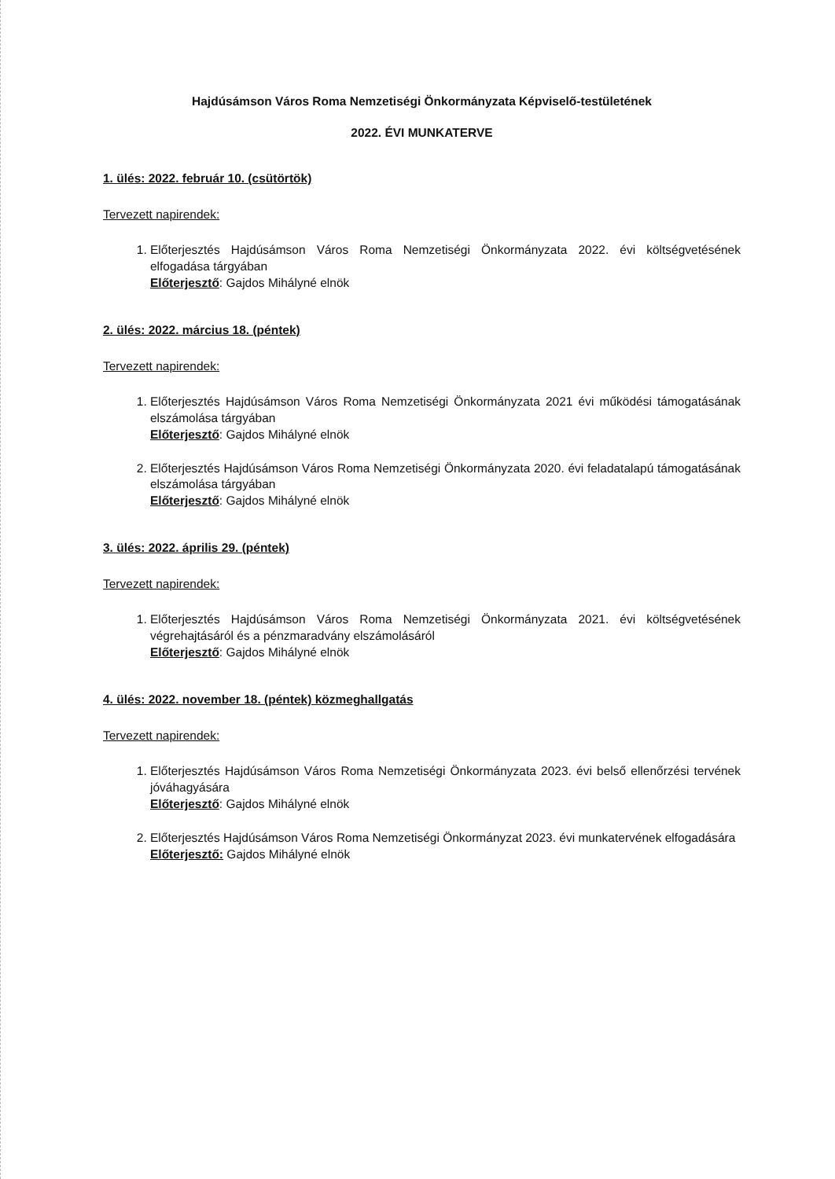Hajdúsámson Város Roma Nemzetiségi Önkormányzata Képviselő-testületének
2022. ÉVI MUNKATERVE
1. ülés: 2022. február 10. (csütörtök)
Tervezett napirendek:
1. Előterjesztés Hajdúsámson Város Roma Nemzetiségi Önkormányzata 2022. évi költségvetésének elfogadása tárgyában
Előterjesztő: Gajdos Mihályné elnök
2. ülés: 2022. március 18. (péntek)
Tervezett napirendek:
1. Előterjesztés Hajdúsámson Város Roma Nemzetiségi Önkormányzata 2021 évi működési támogatásának elszámolása tárgyában
Előterjesztő: Gajdos Mihályné elnök
2. Előterjesztés Hajdúsámson Város Roma Nemzetiségi Önkormányzata 2020. évi feladatalapú támogatásának elszámolása tárgyában
Előterjesztő: Gajdos Mihályné elnök
3. ülés: 2022. április 29. (péntek)
Tervezett napirendek:
1. Előterjesztés Hajdúsámson Város Roma Nemzetiségi Önkormányzata 2021. évi költségvetésének végrehajtásáról és a pénzmaradvány elszámolásáról
Előterjesztő: Gajdos Mihályné elnök
4. ülés: 2022. november 18. (péntek) közmeghallgatás
Tervezett napirendek:
1. Előterjesztés Hajdúsámson Város Roma Nemzetiségi Önkormányzata 2023. évi belső ellenőrzési tervének jóváhagyására
Előterjesztő: Gajdos Mihályné elnök
2. Előterjesztés Hajdúsámson Város Roma Nemzetiségi Önkormányzat 2023. évi munkatervének elfogadására
Előterjesztő: Gajdos Mihályné elnök